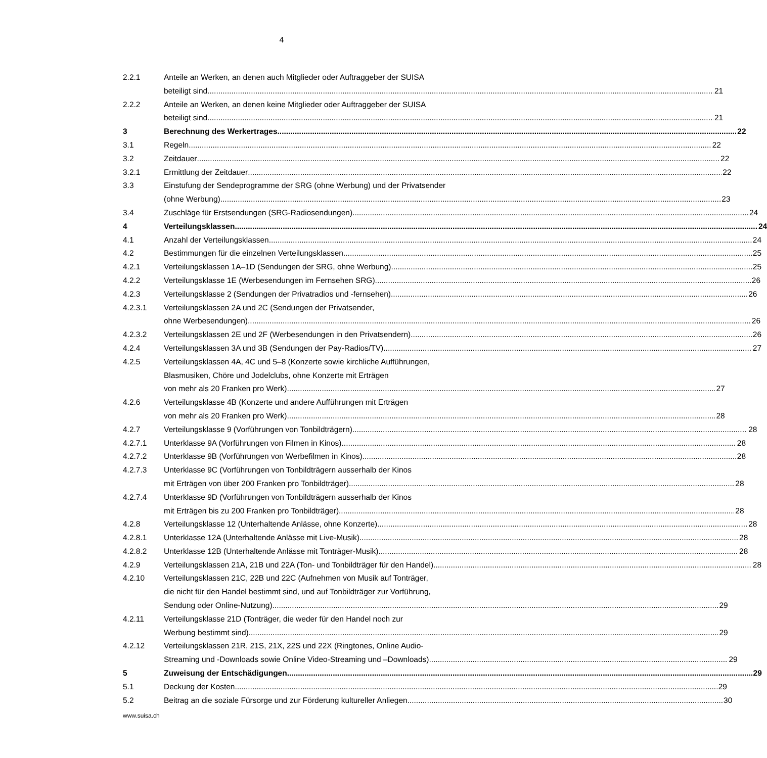4
2.2.1 Anteile an Werken, an denen auch Mitglieder oder Auftraggeber der SUISA
beteiligt sind 21
2.2.2 Anteile an Werken, an denen keine Mitglieder oder Auftraggeber der SUISA
beteiligt sind 21
3 Berechnung des Werkertrages 22
3.1 Regeln 22
3.2 Zeitdauer 22
3.2.1 Ermittlung der Zeitdauer 22
3.3 Einstufung der Sendeprogramme der SRG (ohne Werbung) und der Privatsender
(ohne Werbung) 23
3.4 Zuschläge für Erstsendungen (SRG-Radiosendungen) 24
4 Verteilungsklassen 24
4.1 Anzahl der Verteilungsklassen 24
4.2 Bestimmungen für die einzelnen Verteilungsklassen 25
4.2.1 Verteilungsklassen 1A–1D (Sendungen der SRG, ohne Werbung) 25
4.2.2 Verteilungsklasse 1E (Werbesendungen im Fernsehen SRG) 26
4.2.3 Verteilungsklasse 2 (Sendungen der Privatradios und -fernsehen) 26
4.2.3.1 Verteilungsklassen 2A und 2C (Sendungen der Privatsender,
ohne Werbesendungen) 26
4.2.3.2 Verteilungsklassen 2E und 2F (Werbesendungen in den Privatsendern) 26
4.2.4 Verteilungsklassen 3A und 3B (Sendungen der Pay-Radios/TV) 27
4.2.5 Verteilungsklassen 4A, 4C und 5–8 (Konzerte sowie kirchliche Aufführungen,
Blasmusiken, Chöre und Jodelclubs, ohne Konzerte mit Erträgen
von mehr als 20 Franken pro Werk) 27
4.2.6 Verteilungsklasse 4B (Konzerte und andere Aufführungen mit Erträgen
von mehr als 20 Franken pro Werk) 28
4.2.7 Verteilungsklasse 9 (Vorführungen von Tonbildträgern) 28
4.2.7.1 Unterklasse 9A (Vorführungen von Filmen in Kinos) 28
4.2.7.2 Unterklasse 9B (Vorführungen von Werbefilmen in Kinos) 28
4.2.7.3 Unterklasse 9C (Vorführungen von Tonbildträgern ausserhalb der Kinos
mit Erträgen von über 200 Franken pro Tonbildträger) 28
4.2.7.4 Unterklasse 9D (Vorführungen von Tonbildträgern ausserhalb der Kinos
mit Erträgen bis zu 200 Franken pro Tonbildträger) 28
4.2.8 Verteilungsklasse 12 (Unterhaltende Anlässe, ohne Konzerte) 28
4.2.8.1 Unterklasse 12A (Unterhaltende Anlässe mit Live-Musik) 28
4.2.8.2 Unterklasse 12B (Unterhaltende Anlässe mit Tonträger-Musik) 28
4.2.9 Verteilungsklassen 21A, 21B und 22A (Ton- und Tonbildträger für den Handel) 28
4.2.10 Verteilungsklassen 21C, 22B und 22C (Aufnehmen von Musik auf Tonträger,
die nicht für den Handel bestimmt sind, und auf Tonbildträger zur Vorführung,
Sendung oder Online-Nutzung) 29
4.2.11 Verteilungsklasse 21D (Tonträger, die weder für den Handel noch zur
Werbung bestimmt sind) 29
4.2.12 Verteilungsklassen 21R, 21S, 21X, 22S und 22X (Ringtones, Online Audio-
Streaming und -Downloads sowie Online Video-Streaming und –Downloads) 29
5 Zuweisung der Entschädigungen 29
5.1 Deckung der Kosten 29
5.2 Beitrag an die soziale Fürsorge und zur Förderung kultureller Anliegen 30
www.suisa.ch